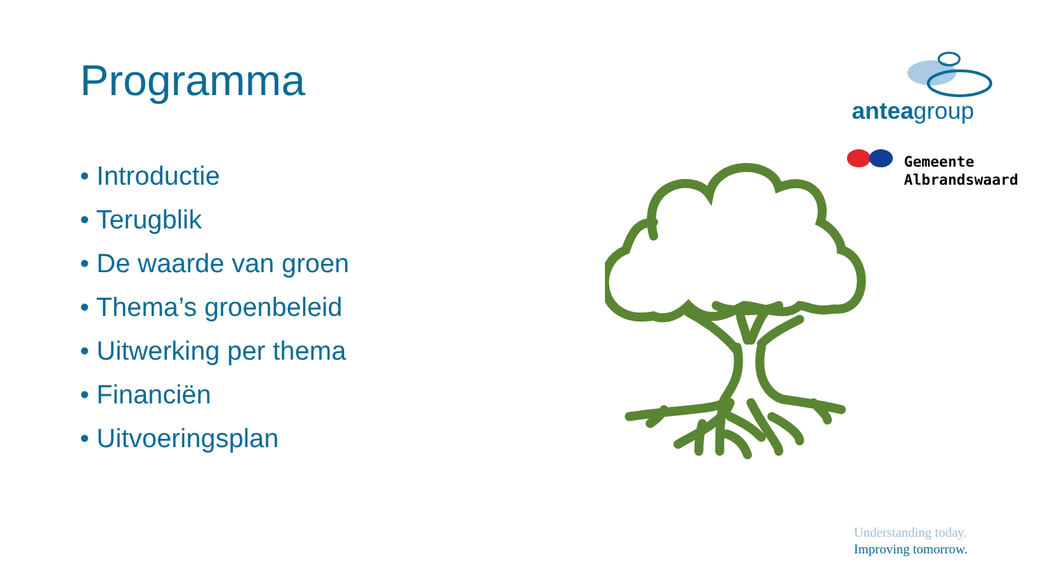Programma
• Introductie
• Terugblik
• De waarde van groen
• Thema’s groenbeleid
• Uitwerking per thema
• Financiën
• Uitvoeringsplan
anteagroup
Gemeente
Albrandswaard
Understanding today.
Improving tomorrow.